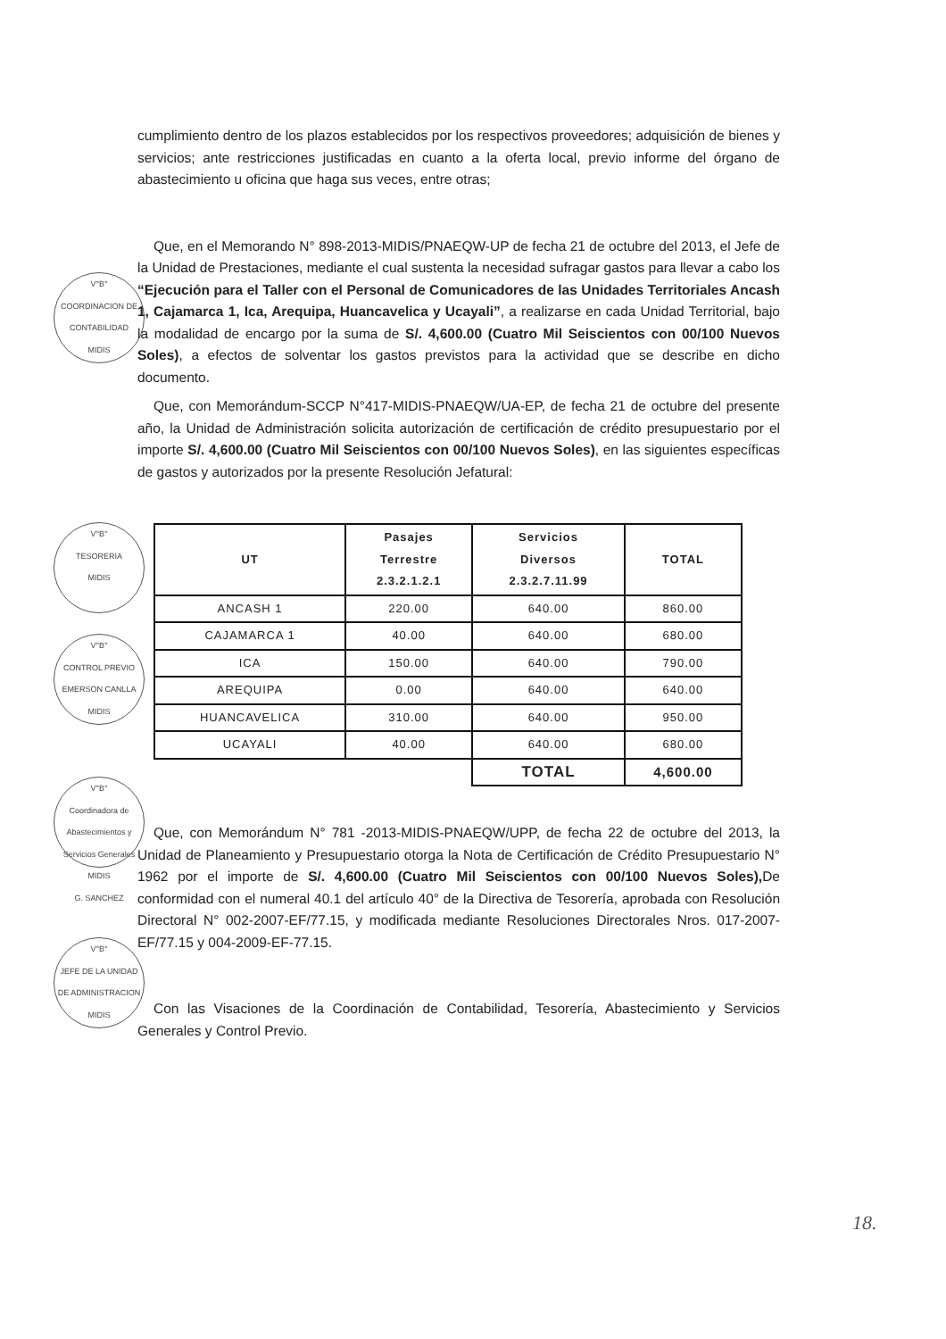V°B°
COORDINACION DE CONTABILIDAD
MIDIS
V°B°
TESORERIA
MIDIS
V°B°
CONTROL PREVIO
EMERSON CANLLA
MIDIS
V°B°
Coordinadora de Abastecimientos y Servicios Generales
MIDIS
G. SANCHEZ
V°B°
JEFE DE LA UNIDAD DE ADMINISTRACION
MIDIS
cumplimiento dentro de los plazos establecidos por los respectivos proveedores; adquisición de bienes y servicios; ante restricciones justificadas en cuanto a la oferta local, previo informe del órgano de abastecimiento u oficina que haga sus veces, entre otras;
Que, en el Memorando N° 898-2013-MIDIS/PNAEQW-UP de fecha 21 de octubre del 2013, el Jefe de la Unidad de Prestaciones, mediante el cual sustenta la necesidad sufragar gastos para llevar a cabo los “Ejecución para el Taller con el Personal de Comunicadores de las Unidades Territoriales Ancash 1, Cajamarca 1, Ica, Arequipa, Huancavelica y Ucayali”, a realizarse en cada Unidad Territorial, bajo la modalidad de encargo por la suma de S/. 4,600.00 (Cuatro Mil Seiscientos con 00/100 Nuevos Soles), a efectos de solventar los gastos previstos para la actividad que se describe en dicho documento.
Que, con Memorándum-SCCP N°417-MIDIS-PNAEQW/UA-EP, de fecha 21 de octubre del presente año, la Unidad de Administración solicita autorización de certificación de crédito presupuestario por el importe S/. 4,600.00 (Cuatro Mil Seiscientos con 00/100 Nuevos Soles), en las siguientes específicas de gastos y autorizados por la presente Resolución Jefatural:
| UT | Pasajes Terrestre 2.3.2.1.2.1 | Servicios Diversos 2.3.2.7.11.99 | TOTAL |
| --- | --- | --- | --- |
| ANCASH 1 | 220.00 | 640.00 | 860.00 |
| CAJAMARCA 1 | 40.00 | 640.00 | 680.00 |
| ICA | 150.00 | 640.00 | 790.00 |
| AREQUIPA | 0.00 | 640.00 | 640.00 |
| HUANCAVELICA | 310.00 | 640.00 | 950.00 |
| UCAYALI | 40.00 | 640.00 | 680.00 |
| | | TOTAL | 4,600.00 |
Que, con Memorándum N° 781 -2013-MIDIS-PNAEQW/UPP, de fecha 22 de octubre del 2013, la Unidad de Planeamiento y Presupuestario otorga la Nota de Certificación de Crédito Presupuestario N° 1962 por el importe de S/. 4,600.00 (Cuatro Mil Seiscientos con 00/100 Nuevos Soles), De conformidad con el numeral 40.1 del artículo 40° de la Directiva de Tesorería, aprobada con Resolución Directoral N° 002-2007-EF/77.15, y modificada mediante Resoluciones Directorales Nros. 017-2007-EF/77.15 y 004-2009-EF-77.15.
Con las Visaciones de la Coordinación de Contabilidad, Tesorería, Abastecimiento y Servicios Generales y Control Previo.
18.